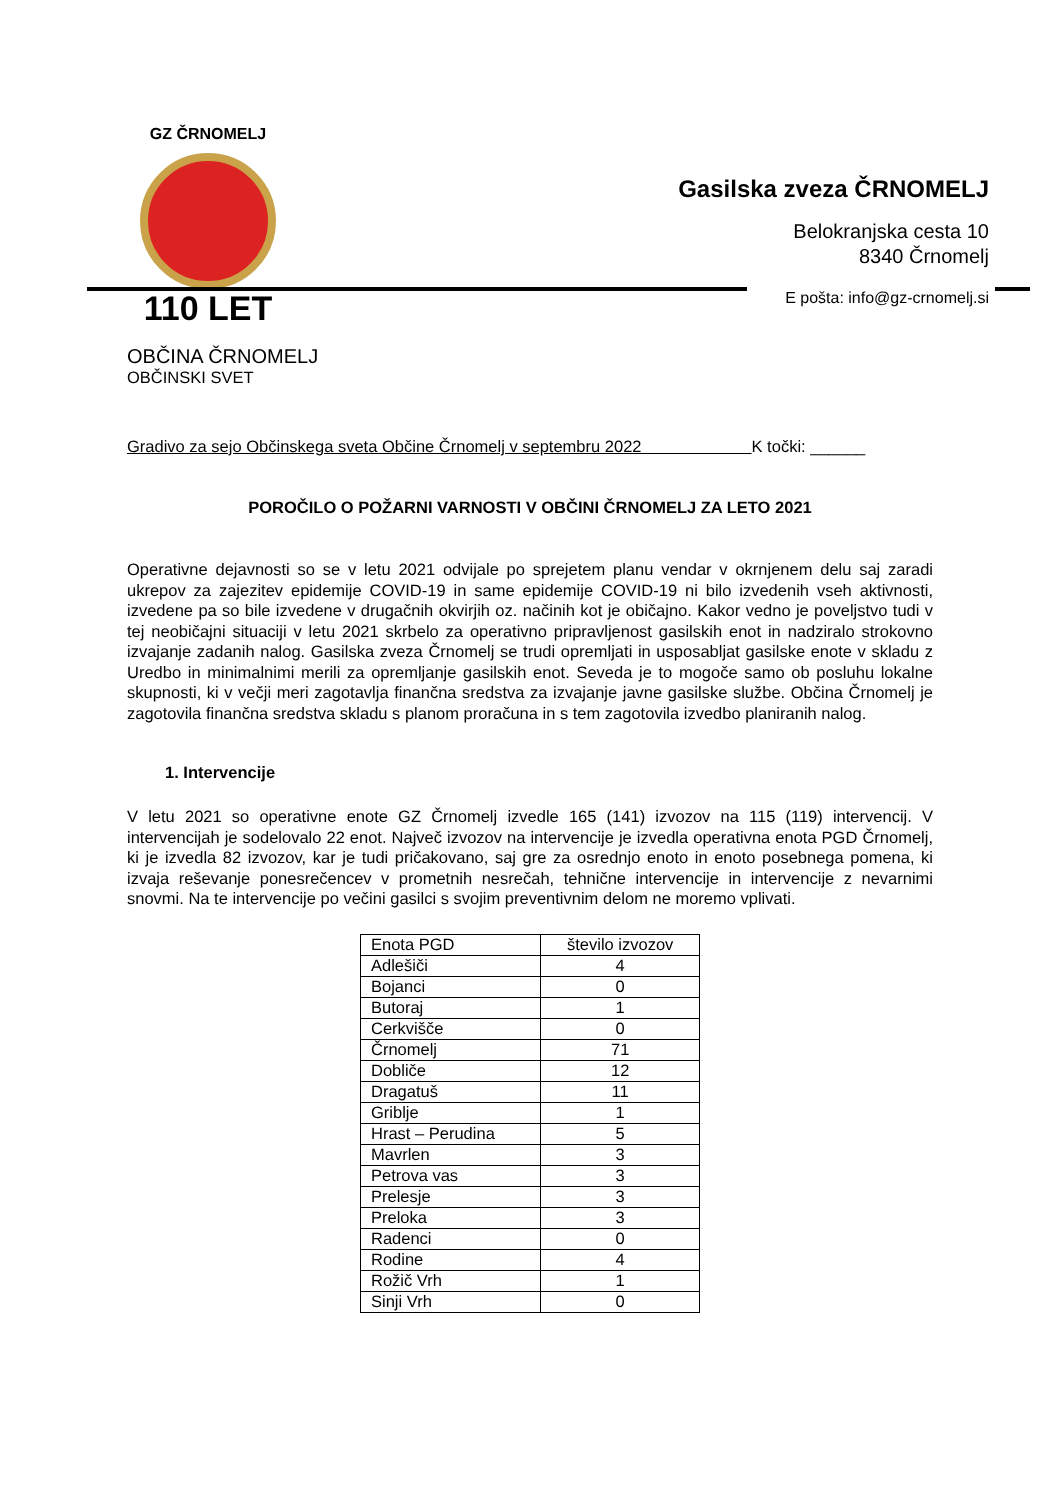GZ ČRNOMELJ
110 LET
Gasilska zveza ČRNOMELJ
Belokranjska cesta 10
8340 Črnomelj
E pošta: info@gz-crnomelj.si
OBČINA ČRNOMELJ
OBČINSKI SVET
Gradivo za sejo Občinskega sveta Občine Črnomelj v septembru 2022 K točki: ______
POROČILO O POŽARNI VARNOSTI V OBČINI ČRNOMELJ ZA LETO 2021
Operativne dejavnosti so se v letu 2021 odvijale po sprejetem planu vendar v okrnjenem delu saj zaradi ukrepov za zajezitev epidemije COVID-19 in same epidemije COVID-19 ni bilo izvedenih vseh aktivnosti, izvedene pa so bile izvedene v drugačnih okvirjih oz. načinih kot je običajno. Kakor vedno je poveljstvo tudi v tej neobičajni situaciji v letu 2021 skrbelo za operativno pripravljenost gasilskih enot in nadziralo strokovno izvajanje zadanih nalog. Gasilska zveza Črnomelj se trudi opremljati in usposabljat gasilske enote v skladu z Uredbo in minimalnimi merili za opremljanje gasilskih enot. Seveda je to mogoče samo ob posluhu lokalne skupnosti, ki v večji meri zagotavlja finančna sredstva za izvajanje javne gasilske službe. Občina Črnomelj je zagotovila finančna sredstva skladu s planom proračuna in s tem zagotovila izvedbo planiranih nalog.
1. Intervencije
V letu 2021 so operativne enote GZ Črnomelj izvedle 165 (141) izvozov na 115 (119) intervencij. V intervencijah je sodelovalo 22 enot. Največ izvozov na intervencije je izvedla operativna enota PGD Črnomelj, ki je izvedla 82 izvozov, kar je tudi pričakovano, saj gre za osrednjo enoto in enoto posebnega pomena, ki izvaja reševanje ponesrečencev v prometnih nesrečah, tehnične intervencije in intervencije z nevarnimi snovmi. Na te intervencije po večini gasilci s svojim preventivnim delom ne moremo vplivati.
| Enota PGD | število izvozov |
| --- | --- |
| Adlešiči | 4 |
| Bojanci | 0 |
| Butoraj | 1 |
| Cerkvišče | 0 |
| Črnomelj | 71 |
| Dobliče | 12 |
| Dragatuš | 11 |
| Griblje | 1 |
| Hrast – Perudina | 5 |
| Mavrlen | 3 |
| Petrova vas | 3 |
| Prelesje | 3 |
| Preloka | 3 |
| Radenci | 0 |
| Rodine | 4 |
| Rožič Vrh | 1 |
| Sinji Vrh | 0 |